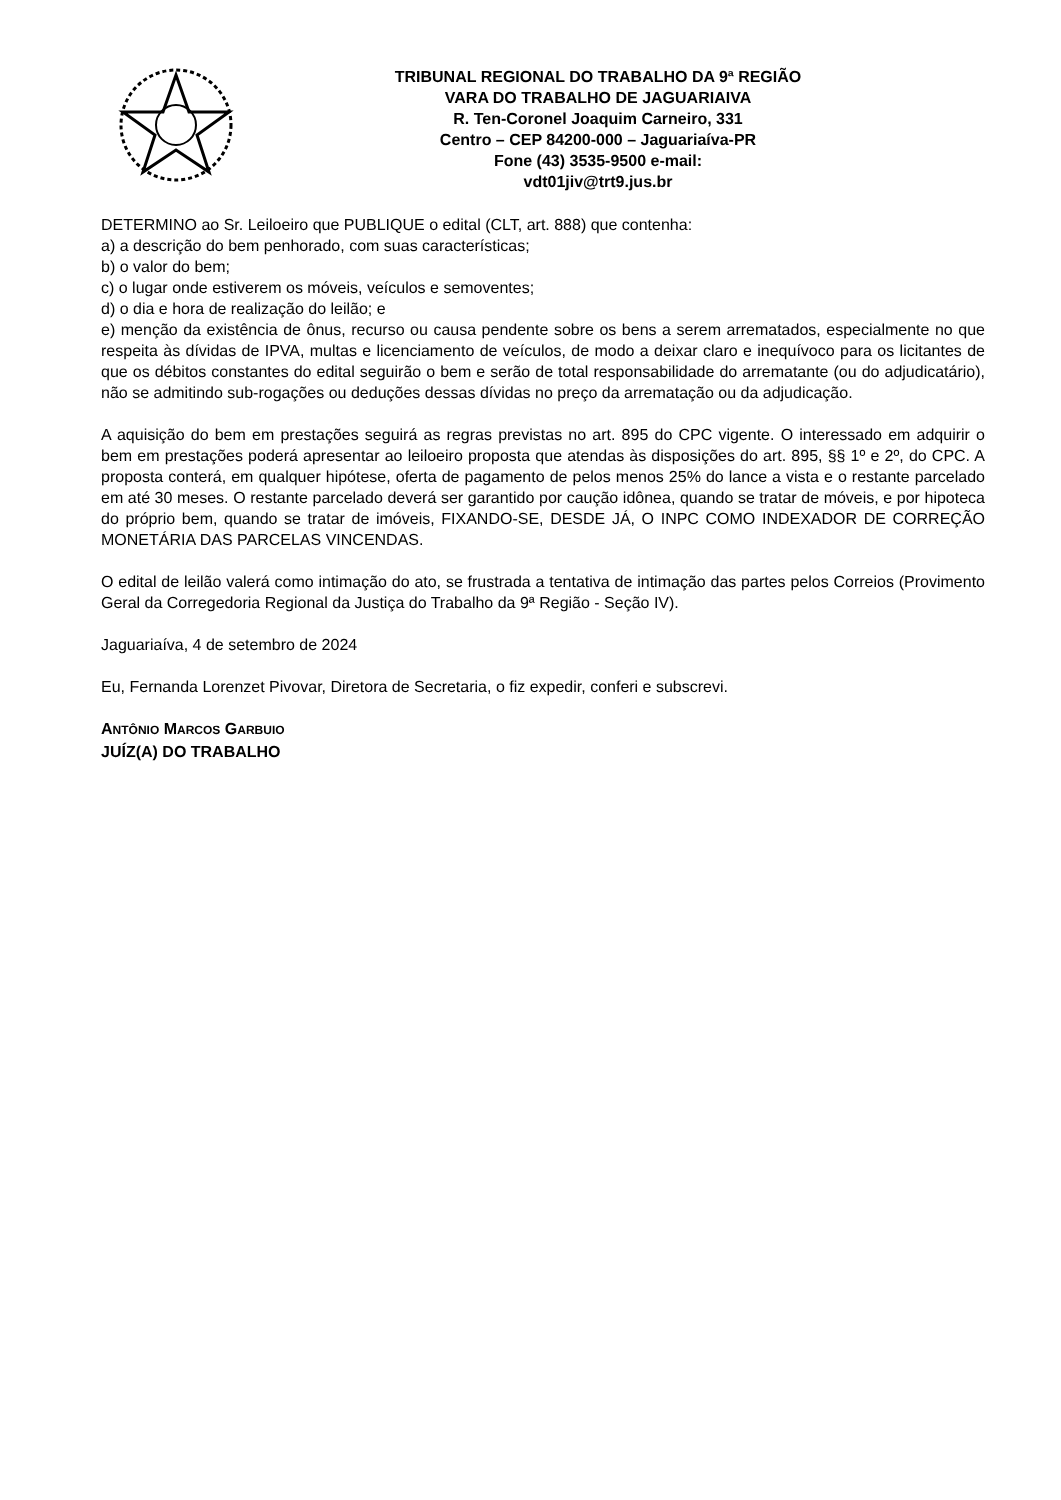TRIBUNAL REGIONAL DO TRABALHO DA 9ª REGIÃO
VARA DO TRABALHO DE JAGUARIAIVA
R. Ten-Coronel Joaquim Carneiro, 331
Centro – CEP 84200-000 – Jaguariaíva-PR
Fone (43) 3535-9500 e-mail:
vdt01jiv@trt9.jus.br
DETERMINO ao Sr. Leiloeiro que PUBLIQUE o edital (CLT, art. 888) que contenha:
a) a descrição do bem penhorado, com suas características;
b) o valor do bem;
c) o lugar onde estiverem os móveis, veículos e semoventes;
d) o dia e hora de realização do leilão; e
e) menção da existência de ônus, recurso ou causa pendente sobre os bens a serem arrematados, especialmente no que respeita às dívidas de IPVA, multas e licenciamento de veículos, de modo a deixar claro e inequívoco para os licitantes de que os débitos constantes do edital seguirão o bem e serão de total responsabilidade do arrematante (ou do adjudicatário), não se admitindo sub-rogações ou deduções dessas dívidas no preço da arrematação ou da adjudicação.
A aquisição do bem em prestações seguirá as regras previstas no art. 895 do CPC vigente. O interessado em adquirir o bem em prestações poderá apresentar ao leiloeiro proposta que atendas às disposições do art. 895, §§ 1º e 2º, do CPC. A proposta conterá, em qualquer hipótese, oferta de pagamento de pelos menos 25% do lance a vista e o restante parcelado em até 30 meses. O restante parcelado deverá ser garantido por caução idônea, quando se tratar de móveis, e por hipoteca do próprio bem, quando se tratar de imóveis, FIXANDO-SE, DESDE JÁ, O INPC COMO INDEXADOR DE CORREÇÃO MONETÁRIA DAS PARCELAS VINCENDAS.
O edital de leilão valerá como intimação do ato, se frustrada a tentativa de intimação das partes pelos Correios (Provimento Geral da Corregedoria Regional da Justiça do Trabalho da 9ª Região - Seção IV).
Jaguariaíva, 4 de setembro de 2024
Eu, Fernanda Lorenzet Pivovar, Diretora de Secretaria, o fiz expedir, conferi e subscrevi.
ANTÔNIO MARCOS GARBUIO
JUÍZ(A) DO TRABALHO